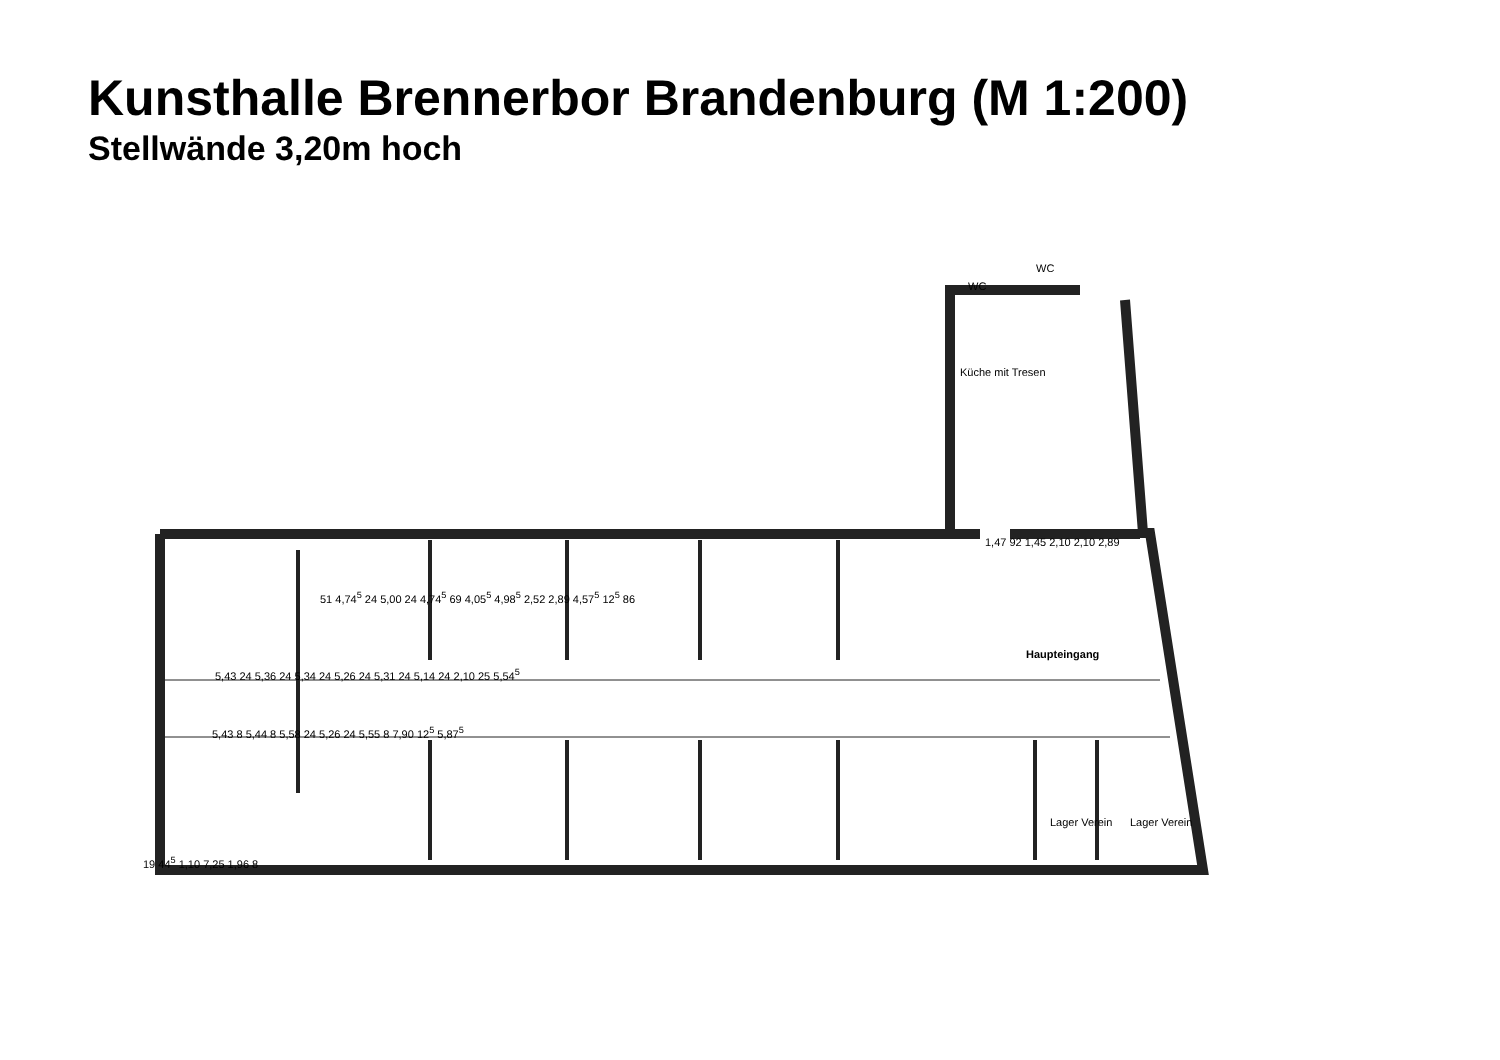Kunsthalle Brennerbor Brandenburg (M 1:200)
Stellwände 3,20m hoch
WC
WC
Küche mit Tresen
Haupteingang
Lager Verein Lager Verein
5,43 24 5,36 24 5,34 24 5,26 24 5,31 24 5,14 24 2,10 25 5,54<sup>5</sup>
5,43 8 5,44 8 5,58 24 5,26 24 5,55 8 7,90 12<sup>5</sup> 5,87<sup>5</sup>
1,47 92 1,45 2,10 2,10 2,89
19 44<sup>5</sup> 1,10 7,25 1,96 8
51 4,74<sup>5</sup> 24 5,00 24 4,74<sup>5</sup> 69 4,05<sup>5</sup> 4,98<sup>5</sup> 2,52 2,89 4,57<sup>5</sup> 12<sup>5</sup> 86